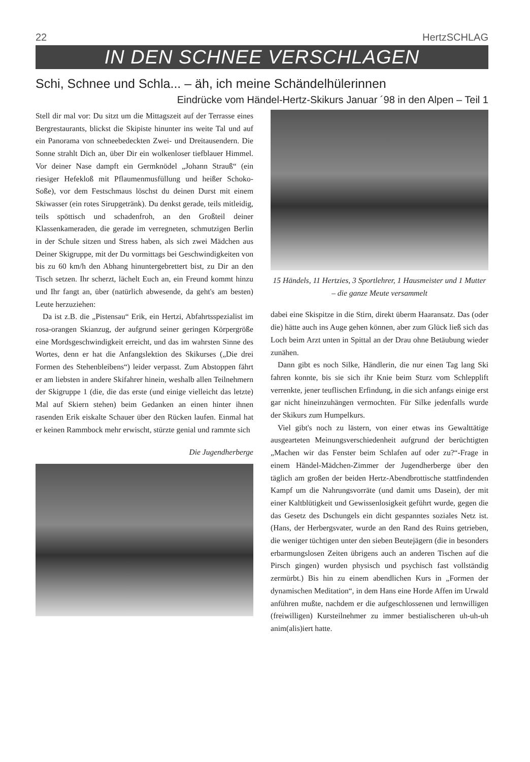22 HertzSCHLAG
IN DEN SCHNEE VERSCHLAGEN
Schi, Schnee und Schla... – äh, ich meine Schändelhülerinnen
Eindrücke vom Händel-Hertz-Skikurs Januar ´98 in den Alpen – Teil 1
Stell dir mal vor: Du sitzt um die Mittagszeit auf der Terrasse eines Bergrestaurants, blickst die Skipiste hinunter ins weite Tal und auf ein Panorama von schneebedeckten Zwei- und Dreitausendern. Die Sonne strahlt Dich an, über Dir ein wolkenloser tiefblauer Himmel. Vor deiner Nase dampft ein Germknödel „Johann Strauß“ (ein riesiger Hefekloß mit Pflaumenmusfüllung und heißer Schoko-Soße), vor dem Festschmaus löschst du deinen Durst mit einem Skiwasser (ein rotes Sirupgetränk). Du denkst gerade, teils mitleidig, teils spöttisch und schadenfroh, an den Großteil deiner Klassenkameraden, die gerade im verregneten, schmutzigen Berlin in der Schule sitzen und Stress haben, als sich zwei Mädchen aus Deiner Skigruppe, mit der Du vormittags bei Geschwindigkeiten von bis zu 60 km/h den Abhang hinuntergebrettert bist, zu Dir an den Tisch setzen. Ihr scherzt, lächelt Euch an, ein Freund kommt hinzu und Ihr fangt an, über (natürlich abwesende, da geht's am besten) Leute herzuziehen:
Da ist z.B. die „Pistensau“ Erik, ein Hertzi, Abfahrtsspezialist im rosa-orangen Skianzug, der aufgrund seiner geringen Körpergröße eine Mordsgeschwindigkeit erreicht, und das im wahrsten Sinne des Wortes, denn er hat die Anfangslektion des Skikurses („Die drei Formen des Stehenbleibens“) leider verpasst. Zum Abstoppen fährt er am liebsten in andere Skifahrer hinein, weshalb allen Teilnehmern der Skigruppe 1 (die, die das erste (und einige vielleicht das letzte) Mal auf Skiern stehen) beim Gedanken an einen hinter ihnen rasenden Erik eiskalte Schauer über den Rücken laufen. Einmal hat er keinen Rammbock mehr erwischt, stürzte genial und rammte sich
Die Jugendherberge
15 Händels, 11 Hertzies, 3 Sportlehrer, 1 Hausmeister und 1 Mutter – die ganze Meute versammelt
dabei eine Skispitze in die Stirn, direkt überm Haaransatz. Das (oder die) hätte auch ins Auge gehen können, aber zum Glück ließ sich das Loch beim Arzt unten in Spittal an der Drau ohne Betäubung wieder zunähen.
Dann gibt es noch Silke, Händlerin, die nur einen Tag lang Ski fahren konnte, bis sie sich ihr Knie beim Sturz vom Schlepplift verrenkte, jener teuflischen Erfindung, in die sich anfangs einige erst gar nicht hineinzuhängen vermochten. Für Silke jedenfalls wurde der Skikurs zum Humpelkurs.
Viel gibt's noch zu lästern, von einer etwas ins Gewalttätige ausgearteten Meinungsverschiedenheit aufgrund der berüchtigten „Machen wir das Fenster beim Schlafen auf oder zu?“-Frage in einem Händel-Mädchen-Zimmer der Jugendherberge über den täglich am großen der beiden Hertz-Abendbrottische stattfindenden Kampf um die Nahrungsvorräte (und damit ums Dasein), der mit einer Kaltblütigkeit und Gewissenlosigkeit geführt wurde, gegen die das Gesetz des Dschungels ein dicht gespanntes soziales Netz ist. (Hans, der Herbergsvater, wurde an den Rand des Ruins getrieben, die weniger tüchtigen unter den sieben Beutejägern (die in besonders erbarmungslosen Zeiten übrigens auch an anderen Tischen auf die Pirsch gingen) wurden physisch und psychisch fast vollständig zermürbt.) Bis hin zu einem abendlichen Kurs in „Formen der dynamischen Meditation“, in dem Hans eine Horde Affen im Urwald anführen mußte, nachdem er die aufgeschlossenen und lernwilligen (freiwilligen) Kursteilnehmer zu immer bestialischeren uh-uh-uh anim(alis)iert hatte.